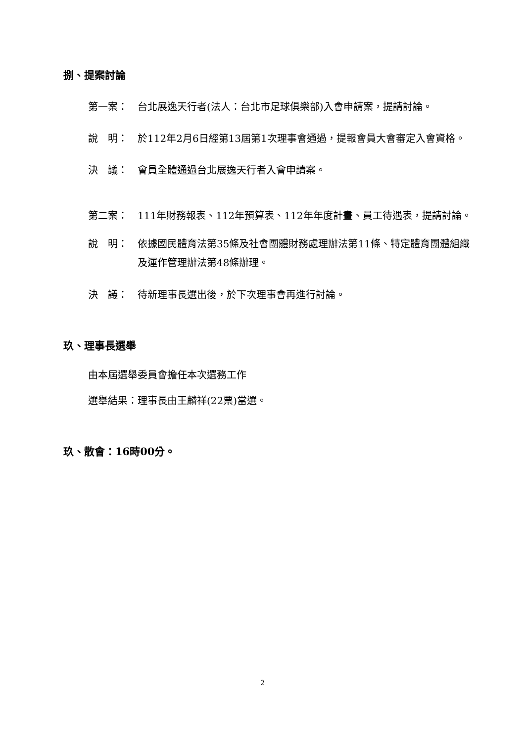捌、提案討論
第一案： 台北展逸天行者(法人：台北市足球俱樂部)入會申請案，提請討論。
說　明： 於112年2月6日經第13屆第1次理事會通過，提報會員大會審定入會資格。
決　議： 會員全體通過台北展逸天行者入會申請案。
第二案： 111年財務報表、112年預算表、112年年度計畫、員工待遇表，提請討論。
說　明： 依據國民體育法第35條及社會團體財務處理辦法第11條、特定體育團體組織及運作管理辦法第48條辦理。
決　議： 待新理事長選出後，於下次理事會再進行討論。
玖、理事長選舉
由本屆選舉委員會擔任本次選務工作
選舉結果：理事長由王麟祥(22票)當選。
玖、散會：16時00分。
2